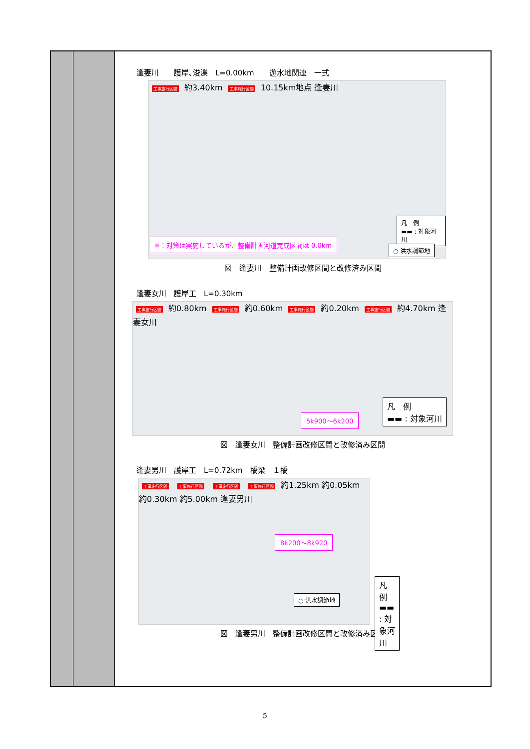| | | 逢妻川 護岸､浚渫 L=0.00km 遊水地関連 一式 工事施行区間 約3.40km 工事施行区間 10.15km地点 逢妻川 ※：対策は実施しているが、整備計画河道完成区間は 0.0km 凡 例 ▬▬ : 対象河川 ○ 洪水調節地 図 逢妻川 整備計画改修区間と改修済み区間 逢妻女川 護岸工 L=0.30km 工事施行区間 約0.80km 工事施行区間 約0.60km 工事施行区間 約0.20km 工事施行区間 約4.70km 逢妻女川 5k900～6k200 凡 例 ▬▬ : 対象河川 図 逢妻女川 整備計画改修区間と改修済み区間 逢妻男川 護岸工 L=0.72km 橋梁 １橋 工事施行区間 工事施行区間 工事施行区間 工事施行区間 約1.25km 約0.05km 約0.30km 約5.00km 逢妻男川 8k200～8k920 ○ 洪水調節地 凡 例 ▬▬ : 対象河川 図 逢妻男川 整備計画改修区間と改修済み区間 |
5